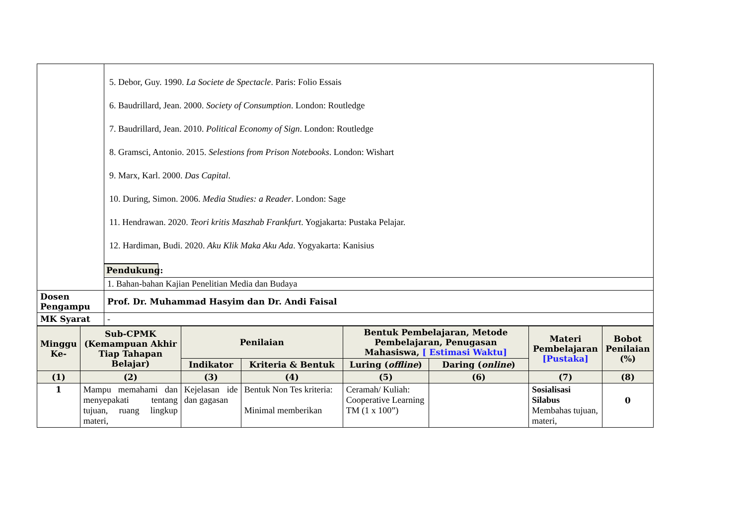| | 5. Debor, Guy. 1990. La Societe de Spectacle . Paris: Folio Essais 6. Baudrillard, Jean. 2000. Society of Consumption . London: Routledge 7. Baudrillard, Jean. 2010. Political Economy of Sign . London: Routledge 8. Gramsci, Antonio. 2015. Selestions from Prison Notebooks . London: Wishart 9. Marx, Karl. 2000. Das Capital . 10. During, Simon. 2006. Media Studies: a Reader . London: Sage 11. Hendrawan. 2020. Teori kritis Maszhab Frankfurt . Yogjakarta: Pustaka Pelajar. 12. Hardiman, Budi. 2020. Aku Klik Maka Aku Ada . Yogyakarta: Kanisius Pendukung: |
| | 1. Bahan-bahan Kajian Penelitian Media dan Budaya |
| Dosen Pengampu | Prof. Dr. Muhammad Hasyim dan Dr. Andi Faisal |
| MK Syarat | - |
| Minggu Ke- | Sub-CPMK (Kemampuan Akhir Tiap Tahapan Belajar) | Penilaian | | Bentuk Pembelajaran, Metode Pembelajaran, Penugasan Mahasiswa, [ Estimasi Waktu] | | Materi Pembelajaran [Pustaka] | Bobot Penilaian (%) |
| --- | --- | --- | --- | --- | --- | --- | --- |
| | | Indikator | Kriteria & Bentuk | Luring ( offline ) | Daring ( online ) | | |
| (1) | (2) | (3) | (4) | (5) | (6) | (7) | (8) |
| 1 | Mampu memahami dan menyepakati tentang tujuan, ruang lingkup materi, | Kejelasan ide dan gagasan | Bentuk Non Tes kriteria: Minimal memberikan | Ceramah/ Kuliah: Cooperative Learning TM (1 x 100”) | | Sosialisasi Silabus Membahas tujuan, materi, | 0 |